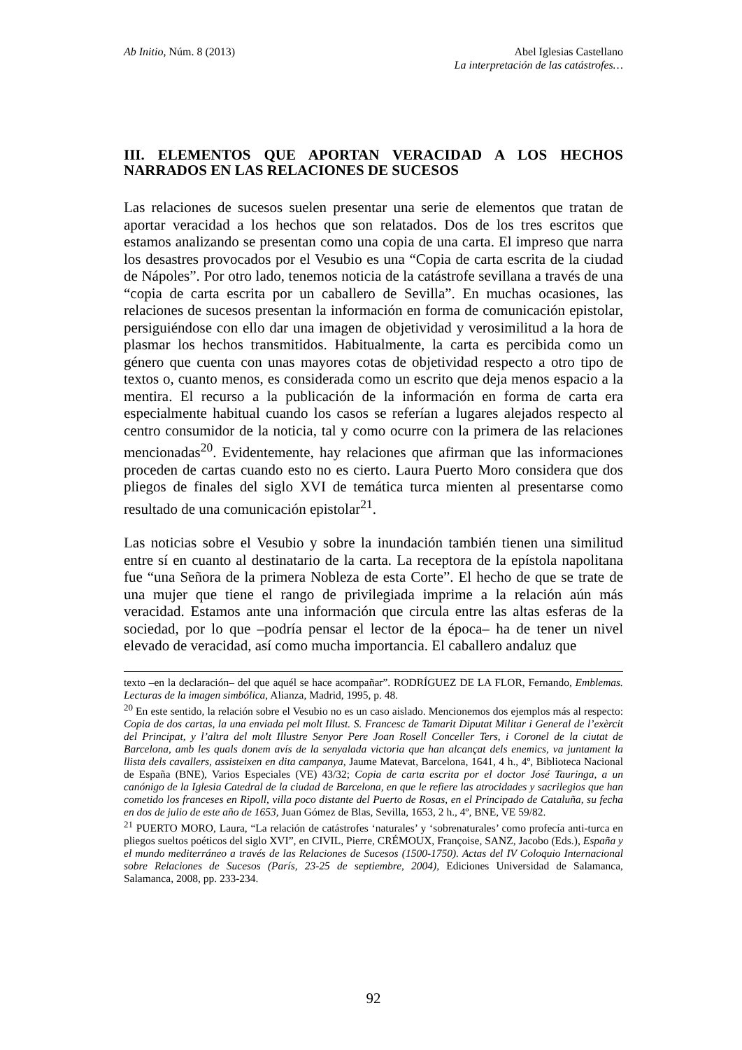Ab Initio, Núm. 8 (2013) Abel Iglesias Castellano
La interpretación de las catástrofes…
III. ELEMENTOS QUE APORTAN VERACIDAD A LOS HECHOS NARRADOS EN LAS RELACIONES DE SUCESOS
Las relaciones de sucesos suelen presentar una serie de elementos que tratan de aportar veracidad a los hechos que son relatados. Dos de los tres escritos que estamos analizando se presentan como una copia de una carta. El impreso que narra los desastres provocados por el Vesubio es una “Copia de carta escrita de la ciudad de Nápoles”. Por otro lado, tenemos noticia de la catástrofe sevillana a través de una “copia de carta escrita por un caballero de Sevilla”. En muchas ocasiones, las relaciones de sucesos presentan la información en forma de comunicación epistolar, persiguiéndose con ello dar una imagen de objetividad y verosimilitud a la hora de plasmar los hechos transmitidos. Habitualmente, la carta es percibida como un género que cuenta con unas mayores cotas de objetividad respecto a otro tipo de textos o, cuanto menos, es considerada como un escrito que deja menos espacio a la mentira. El recurso a la publicación de la información en forma de carta era especialmente habitual cuando los casos se referían a lugares alejados respecto al centro consumidor de la noticia, tal y como ocurre con la primera de las relaciones mencionadas<sup>20</sup>. Evidentemente, hay relaciones que afirman que las informaciones proceden de cartas cuando esto no es cierto. Laura Puerto Moro considera que dos pliegos de finales del siglo XVI de temática turca mienten al presentarse como resultado de una comunicación epistolar<sup>21</sup>.
Las noticias sobre el Vesubio y sobre la inundación también tienen una similitud entre sí en cuanto al destinatario de la carta. La receptora de la epístola napolitana fue “una Señora de la primera Nobleza de esta Corte”. El hecho de que se trate de una mujer que tiene el rango de privilegiada imprime a la relación aún más veracidad. Estamos ante una información que circula entre las altas esferas de la sociedad, por lo que –podría pensar el lector de la época– ha de tener un nivel elevado de veracidad, así como mucha importancia. El caballero andaluz que
texto –en la declaración– del que aquél se hace acompañar”. RODRÍGUEZ DE LA FLOR, Fernando, Emblemas. Lecturas de la imagen simbólica, Alianza, Madrid, 1995, p. 48.
<sup>20</sup> En este sentido, la relación sobre el Vesubio no es un caso aislado. Mencionemos dos ejemplos más al respecto: Copia de dos cartas, la una enviada pel molt Illust. S. Francesc de Tamarit Diputat Militar i General de l’exèrcit del Principat, y l’altra del molt Illustre Senyor Pere Joan Rosell Conceller Ters, i Coronel de la ciutat de Barcelona, amb les quals donem avís de la senyalada victoria que han alcançat dels enemics, va juntament la llista dels cavallers, assisteixen en dita campanya, Jaume Matevat, Barcelona, 1641, 4 h., 4º, Biblioteca Nacional de España (BNE), Varios Especiales (VE) 43/32; Copia de carta escrita por el doctor José Tauringa, a un canónigo de la Iglesia Catedral de la ciudad de Barcelona, en que le refiere las atrocidades y sacrilegios que han cometido los franceses en Ripoll, villa poco distante del Puerto de Rosas, en el Principado de Cataluña, su fecha en dos de julio de este año de 1653, Juan Gómez de Blas, Sevilla, 1653, 2 h., 4º, BNE, VE 59/82.
<sup>21</sup> PUERTO MORO, Laura, “La relación de catástrofes ‘naturales’ y ‘sobrenaturales’ como profecía anti-turca en pliegos sueltos poéticos del siglo XVI”, en CIVIL, Pierre, CRÉMOUX, Françoise, SANZ, Jacobo (Eds.), España y el mundo mediterráneo a través de las Relaciones de Sucesos (1500-1750). Actas del IV Coloquio Internacional sobre Relaciones de Sucesos (París, 23-25 de septiembre, 2004), Ediciones Universidad de Salamanca, Salamanca, 2008, pp. 233-234.
92